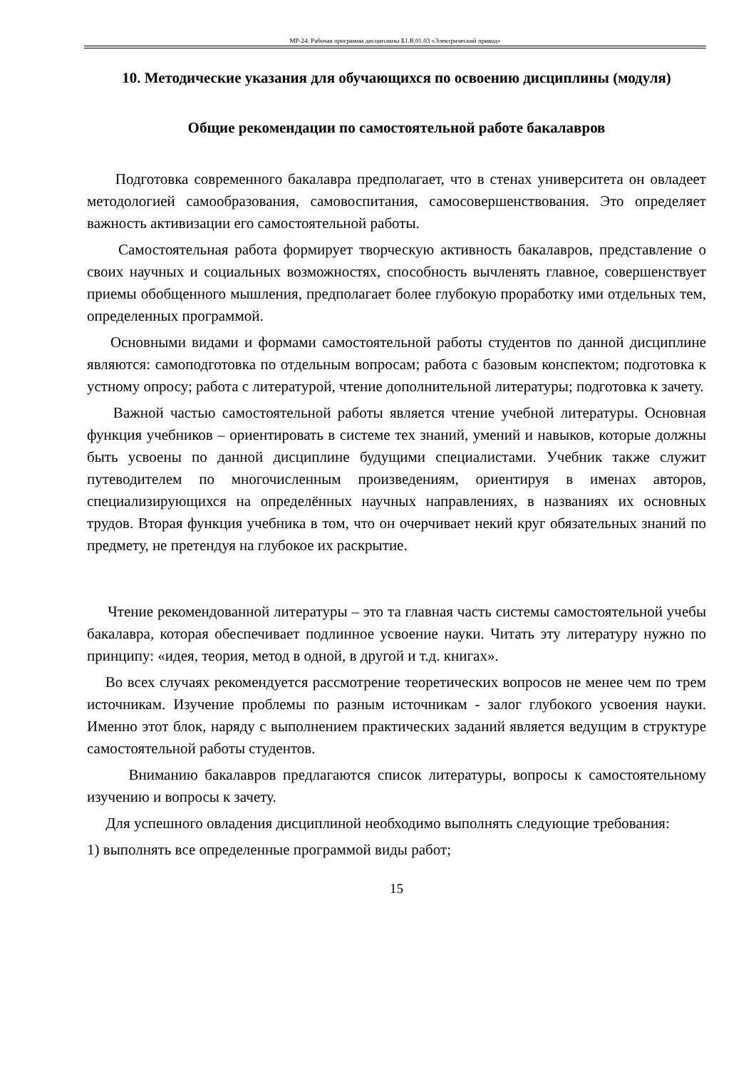МР-24: Рабочая программа дисциплины Б1.В.01.03 «Электрический привод»
10. Методические указания для обучающихся по освоению дисциплины (модуля)
Общие рекомендации по самостоятельной работе бакалавров
Подготовка современного бакалавра предполагает, что в стенах университета он овладеет методологией самообразования, самовоспитания, самосовершенствования. Это определяет важность активизации его самостоятельной работы.
Самостоятельная работа формирует творческую активность бакалавров, представление о своих научных и социальных возможностях, способность вычленять главное, совершенствует приемы обобщенного мышления, предполагает более глубокую проработку ими отдельных тем, определенных программой.
Основными видами и формами самостоятельной работы студентов по данной дисциплине являются: самоподготовка по отдельным вопросам; работа с базовым конспектом; подготовка к устному опросу; работа с литературой, чтение дополнительной литературы; подготовка к зачету.
Важной частью самостоятельной работы является чтение учебной литературы. Основная функция учебников – ориентировать в системе тех знаний, умений и навыков, которые должны быть усвоены по данной дисциплине будущими специалистами. Учебник также служит путеводителем по многочисленным произведениям, ориентируя в именах авторов, специализирующихся на определённых научных направлениях, в названиях их основных трудов. Вторая функция учебника в том, что он очерчивает некий круг обязательных знаний по предмету, не претендуя на глубокое их раскрытие.
Чтение рекомендованной литературы – это та главная часть системы самостоятельной учебы бакалавра, которая обеспечивает подлинное усвоение науки. Читать эту литературу нужно по принципу: «идея, теория, метод в одной, в другой и т.д. книгах».
Во всех случаях рекомендуется рассмотрение теоретических вопросов не менее чем по трем источникам. Изучение проблемы по разным источникам - залог глубокого усвоения науки. Именно этот блок, наряду с выполнением практических заданий является ведущим в структуре самостоятельной работы студентов.
Вниманию бакалавров предлагаются список литературы, вопросы к самостоятельному изучению и вопросы к зачету.
Для успешного овладения дисциплиной необходимо выполнять следующие требования:
1) выполнять все определенные программой виды работ;
15